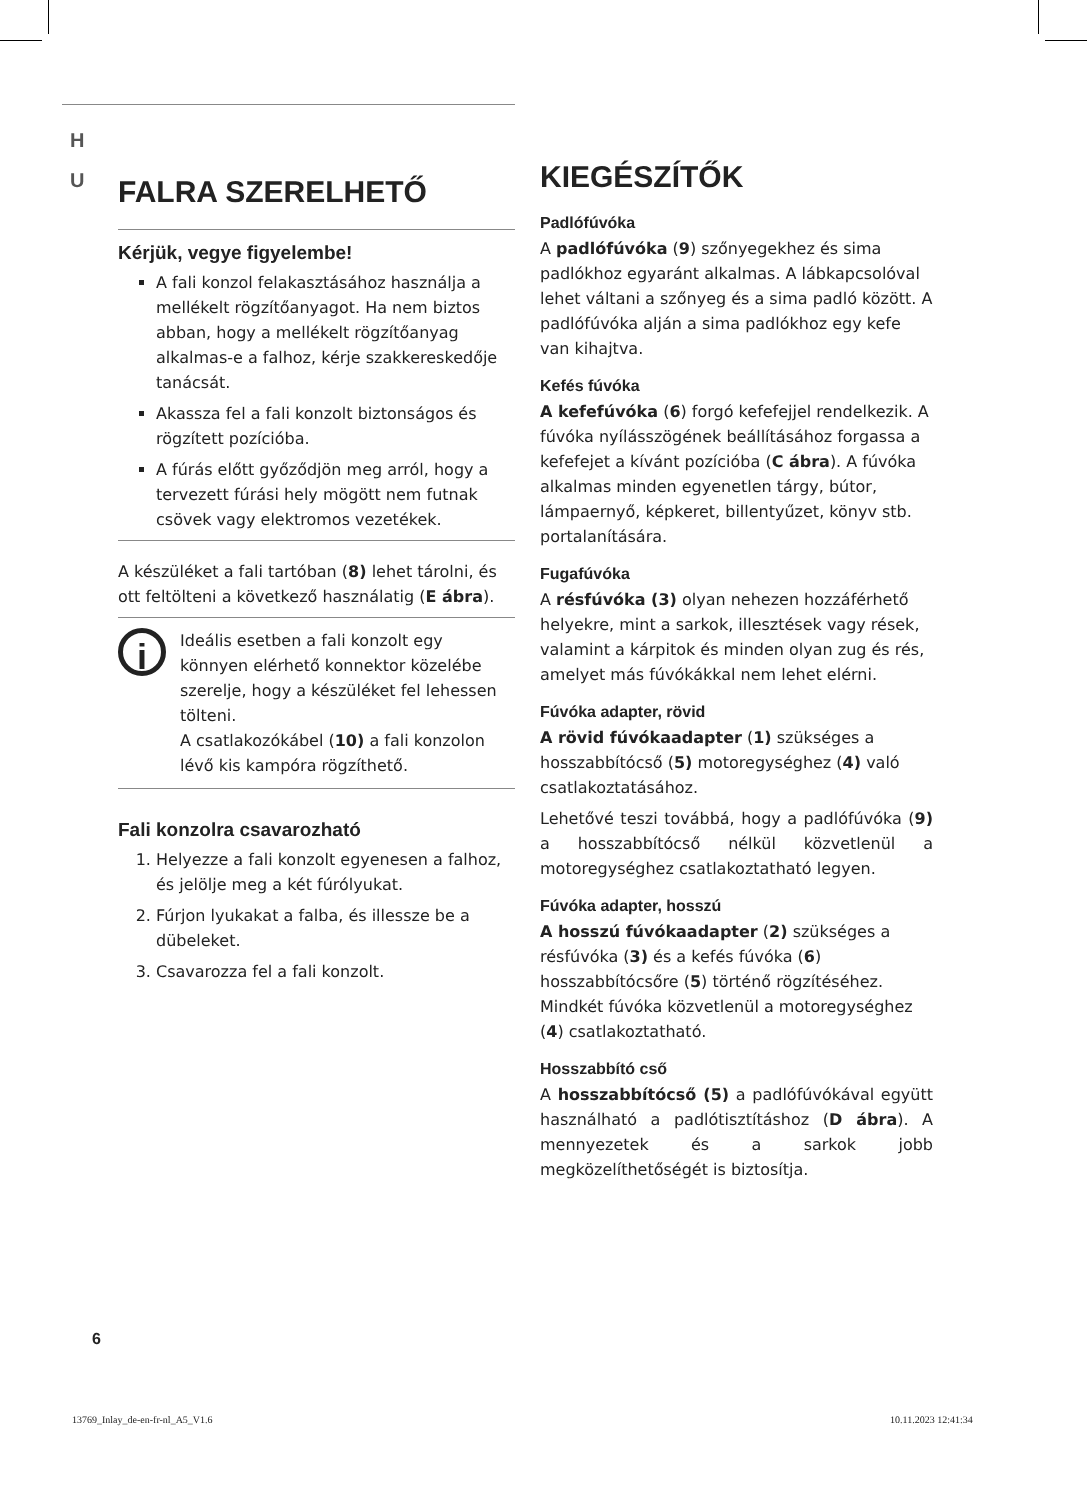H
U
FALRA SZERELHETŐ
Kérjük, vegye figyelembe!
A fali konzol felakasztásához használja a mellékelt rögzítőanyagot. Ha nem biztos abban, hogy a mellékelt rögzítőanyag alkalmas-e a falhoz, kérje szakkereskedője tanácsát.
Akassza fel a fali konzolt biztonságos és rögzített pozícióba.
A fúrás előtt győződjön meg arról, hogy a tervezett fúrási hely mögött nem futnak csövek vagy elektromos vezetékek.
A készüléket a fali tartóban (8) lehet tárolni, és ott feltölteni a következő használatig (E ábra).
i
Ideális esetben a fali konzolt egy könnyen elérhető konnektor közelébe szerelje, hogy a készüléket fel lehessen tölteni.
A csatlakozókábel (10) a fali konzolon lévő kis kampóra rögzíthető.
Fali konzolra csavarozható
1. Helyezze a fali konzolt egyenesen a falhoz, és jelölje meg a két fúrólyukat.
2. Fúrjon lyukakat a falba, és illessze be a dübeleket.
3. Csavarozza fel a fali konzolt.
KIEGÉSZÍTŐK
Padlófúvóka
A padlófúvóka (9) szőnyegekhez és sima padlókhoz egyaránt alkalmas. A lábkapcsolóval lehet váltani a szőnyeg és a sima padló között. A padlófúvóka alján a sima padlókhoz egy kefe van kihajtva.
Kefés fúvóka
A kefefúvóka (6) forgó kefefejjel rendelkezik. A fúvóka nyílásszögének beállításához forgassa a kefefejet a kívánt pozícióba (C ábra). A fúvóka alkalmas minden egyenetlen tárgy, bútor, lámpaernyő, képkeret, billentyűzet, könyv stb. portalanítására.
Fugafúvóka
A résfúvóka (3) olyan nehezen hozzáférhető helyekre, mint a sarkok, illesztések vagy rések, valamint a kárpitok és minden olyan zug és rés, amelyet más fúvókákkal nem lehet elérni.
Fúvóka adapter, rövid
A rövid fúvókaadapter (1) szükséges a hosszabbítócső (5) motoregységhez (4) való csatlakoztatásához.
Lehetővé teszi továbbá, hogy a padlófúvóka (9) a hosszabbítócső nélkül közvetlenül a motoregységhez csatlakoztatható legyen.
Fúvóka adapter, hosszú
A hosszú fúvókaadapter (2) szükséges a résfúvóka (3) és a kefés fúvóka (6) hosszabbítócsőre (5) történő rögzítéséhez. Mindkét fúvóka közvetlenül a motoregységhez (4) csatlakoztatható.
Hosszabbító cső
A hosszabbítócső (5) a padlófúvókával együtt használható a padlótisztításhoz (D ábra). A mennyezetek és a sarkok jobb megközelíthetőségét is biztosítja.
6
13769_Inlay_de-en-fr-nl_A5_V1.6
10.11.2023 12:41:34